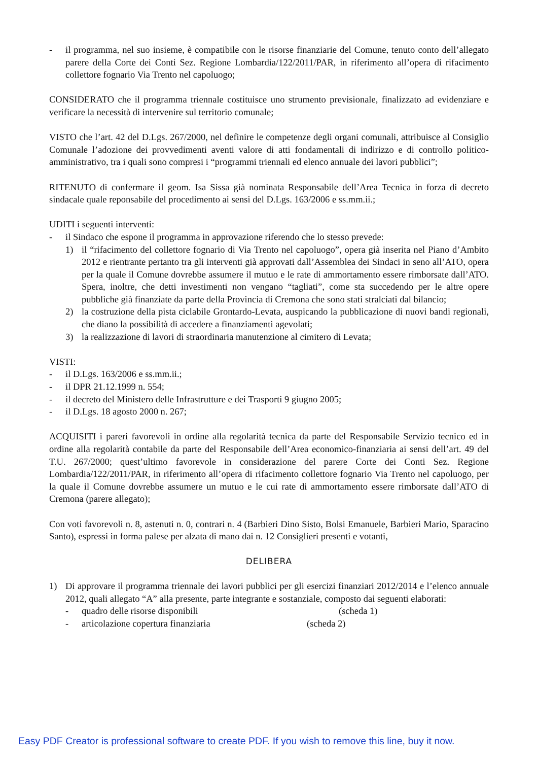- il programma, nel suo insieme, è compatibile con le risorse finanziarie del Comune, tenuto conto dell’allegato parere della Corte dei Conti Sez. Regione Lombardia/122/2011/PAR, in riferimento all’opera di rifacimento collettore fognario Via Trento nel capoluogo;
CONSIDERATO che il programma triennale costituisce uno strumento previsionale, finalizzato ad evidenziare e verificare la necessità di intervenire sul territorio comunale;
VISTO che l’art. 42 del D.Lgs. 267/2000, nel definire le competenze degli organi comunali, attribuisce al Consiglio Comunale l’adozione dei provvedimenti aventi valore di atti fondamentali di indirizzo e di controllo politico-amministrativo, tra i quali sono compresi i “programmi triennali ed elenco annuale dei lavori pubblici”;
RITENUTO di confermare il geom. Isa Sissa già nominata Responsabile dell’Area Tecnica in forza di decreto sindacale quale reponsabile del procedimento ai sensi del D.Lgs. 163/2006 e ss.mm.ii.;
UDITI i seguenti interventi:
- il Sindaco che espone il programma in approvazione riferendo che lo stesso prevede:
1) il “rifacimento del collettore fognario di Via Trento nel capoluogo”, opera già inserita nel Piano d’Ambito 2012 e rientrante pertanto tra gli interventi già approvati dall’Assemblea dei Sindaci in seno all’ATO, opera per la quale il Comune dovrebbe assumere il mutuo e le rate di ammortamento essere rimborsate dall’ATO. Spera, inoltre, che detti investimenti non vengano “tagliati”, come sta succedendo per le altre opere pubbliche già finanziate da parte della Provincia di Cremona che sono stati stralciati dal bilancio;
2) la costruzione della pista ciclabile Grontardo-Levata, auspicando la pubblicazione di nuovi bandi regionali, che diano la possibilità di accedere a finanziamenti agevolati;
3) la realizzazione di lavori di straordinaria manutenzione al cimitero di Levata;
VISTI:
- il D.Lgs. 163/2006 e ss.mm.ii.;
- il DPR 21.12.1999 n. 554;
- il decreto del Ministero delle Infrastrutture e dei Trasporti 9 giugno 2005;
- il D.Lgs. 18 agosto 2000 n. 267;
ACQUISITI i pareri favorevoli in ordine alla regolarità tecnica da parte del Responsabile Servizio tecnico ed in ordine alla regolarità contabile da parte del Responsabile dell’Area economico-finanziaria ai sensi dell’art. 49 del T.U. 267/2000; quest’ultimo favorevole in considerazione del parere Corte dei Conti Sez. Regione Lombardia/122/2011/PAR, in riferimento all’opera di rifacimento collettore fognario Via Trento nel capoluogo, per la quale il Comune dovrebbe assumere un mutuo e le cui rate di ammortamento essere rimborsate dall’ATO di Cremona (parere allegato);
Con voti favorevoli n. 8, astenuti n. 0, contrari n. 4 (Barbieri Dino Sisto, Bolsi Emanuele, Barbieri Mario, Sparacino Santo), espressi in forma palese per alzata di mano dai n. 12 Consiglieri presenti e votanti,
DELIBERA
1) Di approvare il programma triennale dei lavori pubblici per gli esercizi finanziari 2012/2014 e l’elenco annuale 2012, quali allegato “A” alla presente, parte integrante e sostanziale, composto dai seguenti elaborati:
- quadro delle risorse disponibili (scheda 1)
- articolazione copertura finanziaria (scheda 2)
Easy PDF Creator is professional software to create PDF. If you wish to remove this line, buy it now.